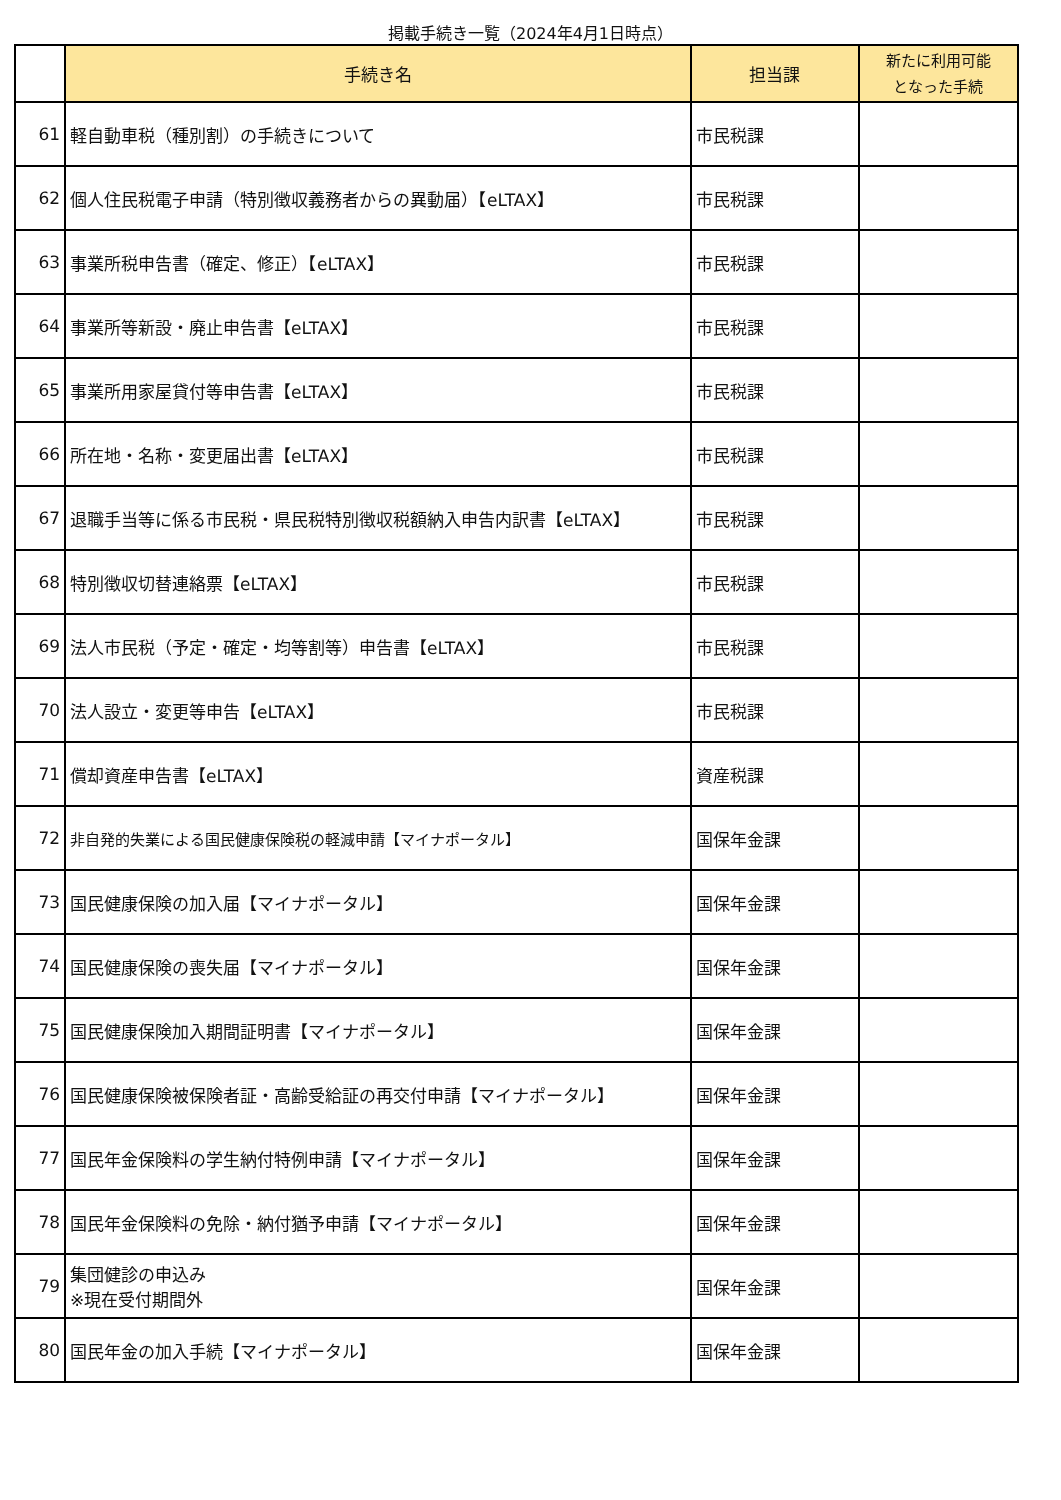掲載手続き一覧（2024年4月1日時点）
| | 手続き名 | 担当課 | 新たに利用可能 となった手続 |
| 61 | 軽自動車税（種別割）の手続きについて | 市民税課 | |
| 62 | 個人住民税電子申請（特別徴収義務者からの異動届）【eLTAX】 | 市民税課 | |
| 63 | 事業所税申告書（確定、修正）【eLTAX】 | 市民税課 | |
| 64 | 事業所等新設・廃止申告書【eLTAX】 | 市民税課 | |
| 65 | 事業所用家屋貸付等申告書【eLTAX】 | 市民税課 | |
| 66 | 所在地・名称・変更届出書【eLTAX】 | 市民税課 | |
| 67 | 退職手当等に係る市民税・県民税特別徴収税額納入申告内訳書【eLTAX】 | 市民税課 | |
| 68 | 特別徴収切替連絡票【eLTAX】 | 市民税課 | |
| 69 | 法人市民税（予定・確定・均等割等）申告書【eLTAX】 | 市民税課 | |
| 70 | 法人設立・変更等申告【eLTAX】 | 市民税課 | |
| 71 | 償却資産申告書【eLTAX】 | 資産税課 | |
| 72 | 非自発的失業による国民健康保険税の軽減申請【マイナポータル】 | 国保年金課 | |
| 73 | 国民健康保険の加入届【マイナポータル】 | 国保年金課 | |
| 74 | 国民健康保険の喪失届【マイナポータル】 | 国保年金課 | |
| 75 | 国民健康保険加入期間証明書【マイナポータル】 | 国保年金課 | |
| 76 | 国民健康保険被保険者証・高齢受給証の再交付申請【マイナポータル】 | 国保年金課 | |
| 77 | 国民年金保険料の学生納付特例申請【マイナポータル】 | 国保年金課 | |
| 78 | 国民年金保険料の免除・納付猶予申請【マイナポータル】 | 国保年金課 | |
| 79 | 集団健診の申込み ※現在受付期間外 | 国保年金課 | |
| 80 | 国民年金の加入手続【マイナポータル】 | 国保年金課 | |